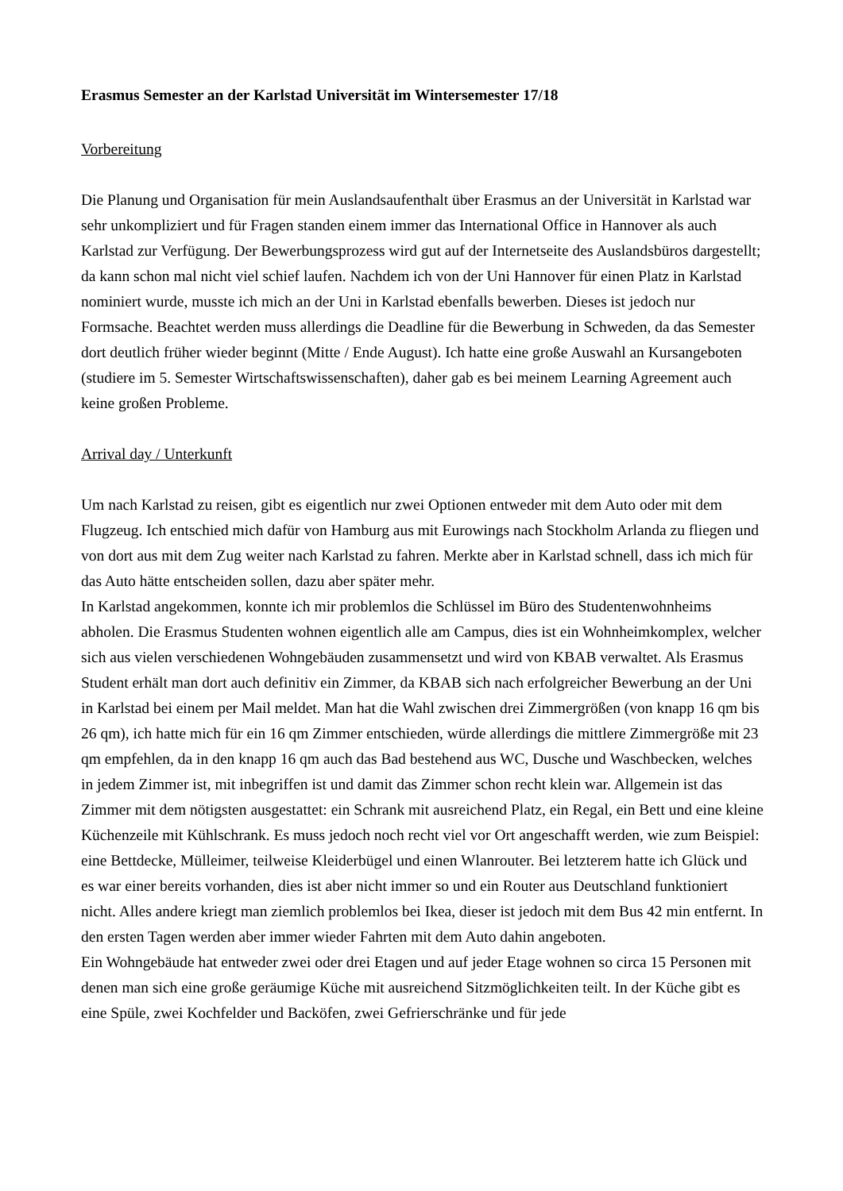Erasmus Semester an der Karlstad Universität im Wintersemester 17/18
Vorbereitung
Die Planung und Organisation für mein Auslandsaufenthalt über Erasmus an der Universität in Karlstad war sehr unkompliziert und für Fragen standen einem immer das International Office in Hannover als auch Karlstad zur Verfügung. Der Bewerbungsprozess wird gut auf der Internetseite des Auslandsbüros dargestellt; da kann schon mal nicht viel schief laufen. Nachdem ich von der Uni Hannover für einen Platz in Karlstad nominiert wurde, musste ich mich an der Uni in Karlstad ebenfalls bewerben. Dieses ist jedoch nur Formsache. Beachtet werden muss allerdings die Deadline für die Bewerbung in Schweden, da das Semester dort deutlich früher wieder beginnt (Mitte / Ende August). Ich hatte eine große Auswahl an Kursangeboten (studiere im 5. Semester Wirtschaftswissenschaften), daher gab es bei meinem Learning Agreement auch keine großen Probleme.
Arrival day / Unterkunft
Um nach Karlstad zu reisen, gibt es eigentlich nur zwei Optionen entweder mit dem Auto oder mit dem Flugzeug. Ich entschied mich dafür von Hamburg aus mit Eurowings nach Stockholm Arlanda zu fliegen und von dort aus mit dem Zug weiter nach Karlstad zu fahren. Merkte aber in Karlstad schnell, dass ich mich für das Auto hätte entscheiden sollen, dazu aber später mehr.
In Karlstad angekommen, konnte ich mir problemlos die Schlüssel im Büro des Studentenwohnheims abholen. Die Erasmus Studenten wohnen eigentlich alle am Campus, dies ist ein Wohnheimkomplex, welcher sich aus vielen verschiedenen Wohngebäuden zusammensetzt und wird von KBAB verwaltet. Als Erasmus Student erhält man dort auch definitiv ein Zimmer, da KBAB sich nach erfolgreicher Bewerbung an der Uni in Karlstad bei einem per Mail meldet. Man hat die Wahl zwischen drei Zimmergrößen (von knapp 16 qm bis 26 qm), ich hatte mich für ein 16 qm Zimmer entschieden, würde allerdings die mittlere Zimmergröße mit 23 qm empfehlen, da in den knapp 16 qm auch das Bad bestehend aus WC, Dusche und Waschbecken, welches in jedem Zimmer ist, mit inbegriffen ist und damit das Zimmer schon recht klein war. Allgemein ist das Zimmer mit dem nötigsten ausgestattet: ein Schrank mit ausreichend Platz, ein Regal, ein Bett und eine kleine Küchenzeile mit Kühlschrank. Es muss jedoch noch recht viel vor Ort angeschafft werden, wie zum Beispiel: eine Bettdecke, Mülleimer, teilweise Kleiderbügel und einen Wlanrouter. Bei letzterem hatte ich Glück und es war einer bereits vorhanden, dies ist aber nicht immer so und ein Router aus Deutschland funktioniert nicht. Alles andere kriegt man ziemlich problemlos bei Ikea, dieser ist jedoch mit dem Bus 42 min entfernt. In den ersten Tagen werden aber immer wieder Fahrten mit dem Auto dahin angeboten.
Ein Wohngebäude hat entweder zwei oder drei Etagen und auf jeder Etage wohnen so circa 15 Personen mit denen man sich eine große geräumige Küche mit ausreichend Sitzmöglichkeiten teilt. In der Küche gibt es eine Spüle, zwei Kochfelder und Backöfen, zwei Gefrierschränke und für jede